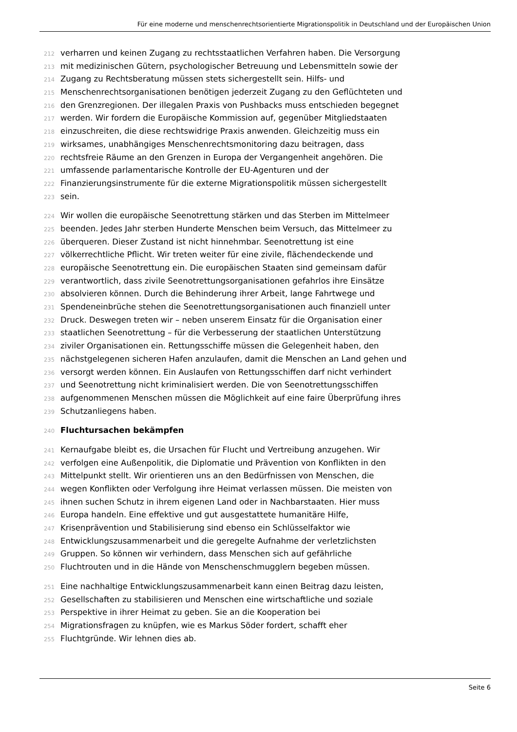Für eine moderne und menschenrechtsorientierte Migrationspolitik in Deutschland und der Europäischen Union
212 verharren und keinen Zugang zu rechtsstaatlichen Verfahren haben. Die Versorgung
213 mit medizinischen Gütern, psychologischer Betreuung und Lebensmitteln sowie der
214 Zugang zu Rechtsberatung müssen stets sichergestellt sein. Hilfs- und
215 Menschenrechtsorganisationen benötigen jederzeit Zugang zu den Geflüchteten und
216 den Grenzregionen. Der illegalen Praxis von Pushbacks muss entschieden begegnet
217 werden. Wir fordern die Europäische Kommission auf, gegenüber Mitgliedstaaten
218 einzuschreiten, die diese rechtswidrige Praxis anwenden. Gleichzeitig muss ein
219 wirksames, unabhängiges Menschenrechtsmonitoring dazu beitragen, dass
220 rechtsfreie Räume an den Grenzen in Europa der Vergangenheit angehören. Die
221 umfassende parlamentarische Kontrolle der EU-Agenturen und der
222 Finanzierungsinstrumente für die externe Migrationspolitik müssen sichergestellt
223 sein.
224 Wir wollen die europäische Seenotrettung stärken und das Sterben im Mittelmeer
225 beenden. Jedes Jahr sterben Hunderte Menschen beim Versuch, das Mittelmeer zu
226 überqueren. Dieser Zustand ist nicht hinnehmbar. Seenotrettung ist eine
227 völkerrechtliche Pflicht. Wir treten weiter für eine zivile, flächendeckende und
228 europäische Seenotrettung ein. Die europäischen Staaten sind gemeinsam dafür
229 verantwortlich, dass zivile Seenotrettungsorganisationen gefahrlos ihre Einsätze
230 absolvieren können. Durch die Behinderung ihrer Arbeit, lange Fahrtwege und
231 Spendeneinbrüche stehen die Seenotrettungsorganisationen auch finanziell unter
232 Druck. Deswegen treten wir – neben unserem Einsatz für die Organisation einer
233 staatlichen Seenotrettung – für die Verbesserung der staatlichen Unterstützung
234 ziviler Organisationen ein. Rettungsschiffe müssen die Gelegenheit haben, den
235 nächstgelegenen sicheren Hafen anzulaufen, damit die Menschen an Land gehen und
236 versorgt werden können. Ein Auslaufen von Rettungsschiffen darf nicht verhindert
237 und Seenotrettung nicht kriminalisiert werden. Die von Seenotrettungsschiffen
238 aufgenommenen Menschen müssen die Möglichkeit auf eine faire Überprüfung ihres
239 Schutzanliegens haben.
240 Fluchtursachen bekämpfen
241 Kernaufgabe bleibt es, die Ursachen für Flucht und Vertreibung anzugehen. Wir
242 verfolgen eine Außenpolitik, die Diplomatie und Prävention von Konflikten in den
243 Mittelpunkt stellt. Wir orientieren uns an den Bedürfnissen von Menschen, die
244 wegen Konflikten oder Verfolgung ihre Heimat verlassen müssen. Die meisten von
245 ihnen suchen Schutz in ihrem eigenen Land oder in Nachbarstaaten. Hier muss
246 Europa handeln. Eine effektive und gut ausgestattete humanitäre Hilfe,
247 Krisenprävention und Stabilisierung sind ebenso ein Schlüsselfaktor wie
248 Entwicklungszusammenarbeit und die geregelte Aufnahme der verletzlichsten
249 Gruppen. So können wir verhindern, dass Menschen sich auf gefährliche
250 Fluchtrouten und in die Hände von Menschenschmugglern begeben müssen.
251 Eine nachhaltige Entwicklungszusammenarbeit kann einen Beitrag dazu leisten,
252 Gesellschaften zu stabilisieren und Menschen eine wirtschaftliche und soziale
253 Perspektive in ihrer Heimat zu geben. Sie an die Kooperation bei
254 Migrationsfragen zu knüpfen, wie es Markus Söder fordert, schafft eher
255 Fluchtgründe. Wir lehnen dies ab.
Seite 6